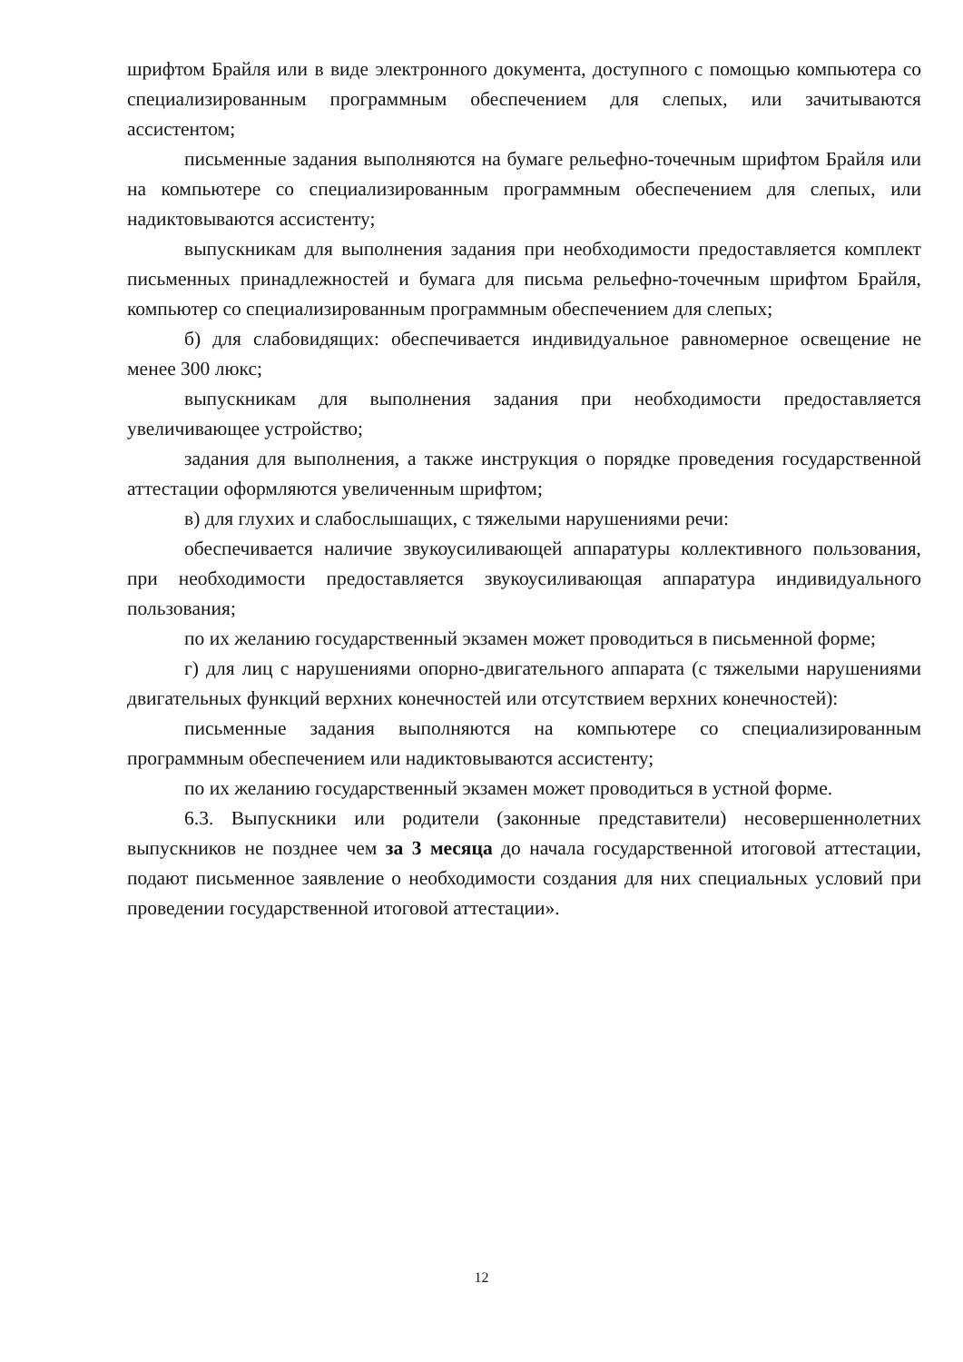шрифтом Брайля или в виде электронного документа, доступного с помощью компьютера со специализированным программным обеспечением для слепых, или зачитываются ассистентом;
письменные задания выполняются на бумаге рельефно-точечным шрифтом Брайля или на компьютере со специализированным программным обеспечением для слепых, или надиктовываются ассистенту;
выпускникам для выполнения задания при необходимости предоставляется комплект письменных принадлежностей и бумага для письма рельефно-точечным шрифтом Брайля, компьютер со специализированным программным обеспечением для слепых;
б) для слабовидящих: обеспечивается индивидуальное равномерное освещение не менее 300 люкс;
выпускникам для выполнения задания при необходимости предоставляется увеличивающее устройство;
задания для выполнения, а также инструкция о порядке проведения государственной аттестации оформляются увеличенным шрифтом;
в) для глухих и слабослышащих, с тяжелыми нарушениями речи:
обеспечивается наличие звукоусиливающей аппаратуры коллективного пользования, при необходимости предоставляется звукоусиливающая аппаратура индивидуального пользования;
по их желанию государственный экзамен может проводиться в письменной форме;
г) для лиц с нарушениями опорно-двигательного аппарата (с тяжелыми нарушениями двигательных функций верхних конечностей или отсутствием верхних конечностей):
письменные задания выполняются на компьютере со специализированным программным обеспечением или надиктовываются ассистенту;
по их желанию государственный экзамен может проводиться в устной форме.
6.3. Выпускники или родители (законные представители) несовершеннолетних выпускников не позднее чем за 3 месяца до начала государственной итоговой аттестации, подают письменное заявление о необходимости создания для них специальных условий при проведении государственной итоговой аттестации».
12